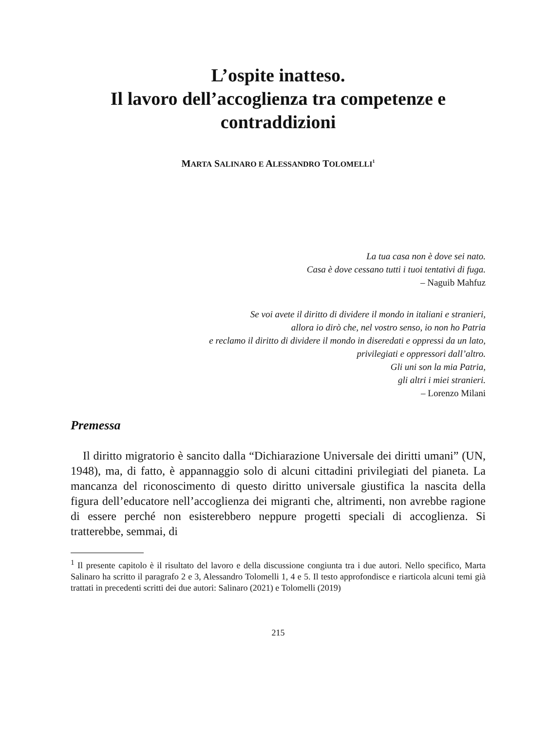L’ospite inatteso.
Il lavoro dell’accoglienza tra competenze e contraddizioni
MARTA SALINARO E ALESSANDRO TOLOMELLI<sup>1</sup>
La tua casa non è dove sei nato.
Casa è dove cessano tutti i tuoi tentativi di fuga.
– Naguib Mahfuz
Se voi avete il diritto di dividere il mondo in italiani e stranieri,
allora io dirò che, nel vostro senso, io non ho Patria
e reclamo il diritto di dividere il mondo in diseredati e oppressi da un lato,
privilegiati e oppressori dall’altro.
Gli uni son la mia Patria,
gli altri i miei stranieri.
– Lorenzo Milani
Premessa
Il diritto migratorio è sancito dalla “Dichiarazione Universale dei diritti umani” (UN, 1948), ma, di fatto, è appannaggio solo di alcuni cittadini privilegiati del pianeta. La mancanza del riconoscimento di questo diritto universale giustifica la nascita della figura dell’educatore nell’accoglienza dei migranti che, altrimenti, non avrebbe ragione di essere perché non esisterebbero neppure progetti speciali di accoglienza. Si tratterebbe, semmai, di
<sup>1</sup> Il presente capitolo è il risultato del lavoro e della discussione congiunta tra i due autori. Nello specifico, Marta Salinaro ha scritto il paragrafo 2 e 3, Alessandro Tolomelli 1, 4 e 5. Il testo approfondisce e riarticola alcuni temi già trattati in precedenti scritti dei due autori: Salinaro (2021) e Tolomelli (2019)
215